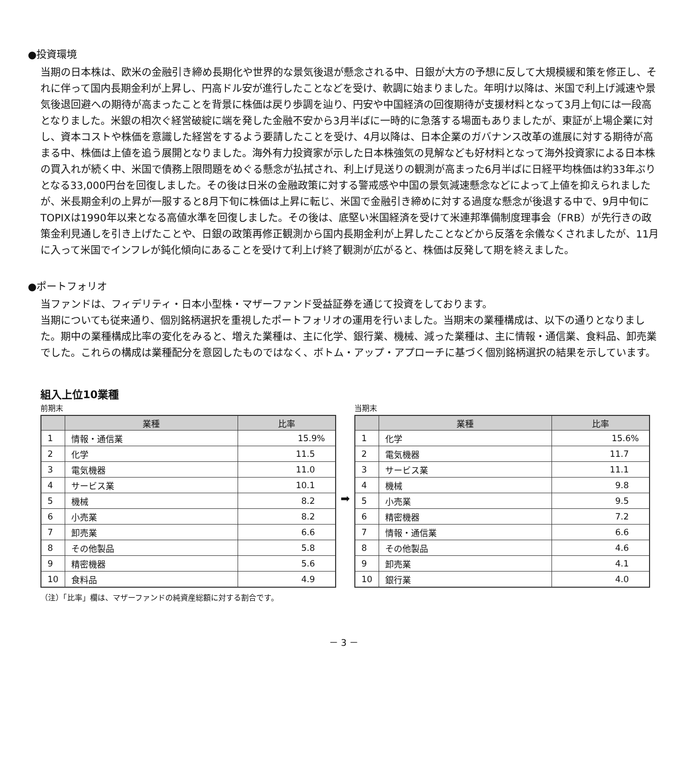●投資環境
当期の日本株は、欧米の金融引き締め長期化や世界的な景気後退が懸念される中、日銀が大方の予想に反して大規模緩和策を修正し、それに伴って国内長期金利が上昇し、円高ドル安が進行したことなどを受け、軟調に始まりました。年明け以降は、米国で利上げ減速や景気後退回避への期待が高まったことを背景に株価は戻り歩調を辿り、円安や中国経済の回復期待が支援材料となって3月上旬には一段高となりました。米銀の相次ぐ経営破綻に端を発した金融不安から3月半ばに一時的に急落する場面もありましたが、東証が上場企業に対し、資本コストや株価を意識した経営をするよう要請したことを受け、4月以降は、日本企業のガバナンス改革の進展に対する期待が高まる中、株価は上値を追う展開となりました。海外有力投資家が示した日本株強気の見解なども好材料となって海外投資家による日本株の買入れが続く中、米国で債務上限問題をめぐる懸念が払拭され、利上げ見送りの観測が高まった6月半ばに日経平均株価は約33年ぶりとなる33,000円台を回復しました。その後は日米の金融政策に対する警戒感や中国の景気減速懸念などによって上値を抑えられましたが、米長期金利の上昇が一服すると8月下旬に株価は上昇に転じ、米国で金融引き締めに対する過度な懸念が後退する中で、9月中旬にTOPIXは1990年以来となる高値水準を回復しました。その後は、底堅い米国経済を受けて米連邦準備制度理事会（FRB）が先行きの政策金利見通しを引き上げたことや、日銀の政策再修正観測から国内長期金利が上昇したことなどから反落を余儀なくされましたが、11月に入って米国でインフレが鈍化傾向にあることを受けて利上げ終了観測が広がると、株価は反発して期を終えました。
●ポートフォリオ
当ファンドは、フィデリティ・日本小型株・マザーファンド受益証券を通じて投資をしております。
当期についても従来通り、個別銘柄選択を重視したポートフォリオの運用を行いました。当期末の業種構成は、以下の通りとなりました。期中の業種構成比率の変化をみると、増えた業種は、主に化学、銀行業、機械、減った業種は、主に情報・通信業、食料品、卸売業でした。これらの構成は業種配分を意図したものではなく、ボトム・アップ・アプローチに基づく個別銘柄選択の結果を示しています。
組入上位10業種
前期末
| | 業種 | 比率 |
| --- | --- | --- |
| 1 | 情報・通信業 | 15.9% |
| 2 | 化学 | 11.5 |
| 3 | 電気機器 | 11.0 |
| 4 | サービス業 | 10.1 |
| 5 | 機械 | 8.2 |
| 6 | 小売業 | 8.2 |
| 7 | 卸売業 | 6.6 |
| 8 | その他製品 | 5.8 |
| 9 | 精密機器 | 5.6 |
| 10 | 食料品 | 4.9 |
➡
当期末
| | 業種 | 比率 |
| --- | --- | --- |
| 1 | 化学 | 15.6% |
| 2 | 電気機器 | 11.7 |
| 3 | サービス業 | 11.1 |
| 4 | 機械 | 9.8 |
| 5 | 小売業 | 9.5 |
| 6 | 精密機器 | 7.2 |
| 7 | 情報・通信業 | 6.6 |
| 8 | その他製品 | 4.6 |
| 9 | 卸売業 | 4.1 |
| 10 | 銀行業 | 4.0 |
（注）「比率」欄は、マザーファンドの純資産総額に対する割合です。
－ 3 －